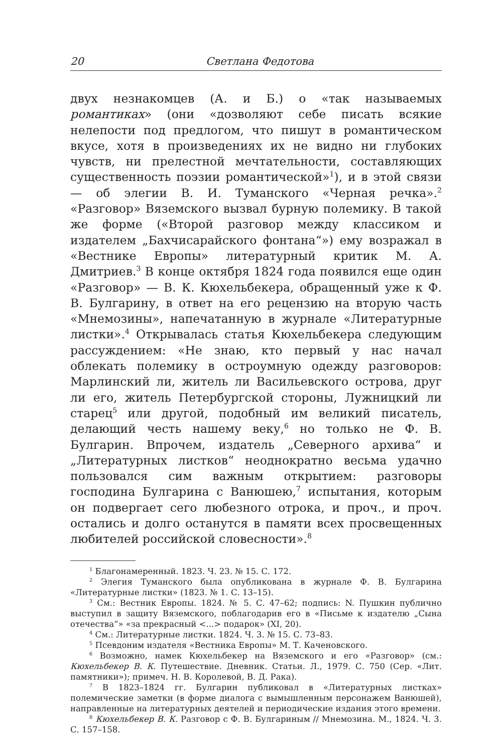20 Светлана Федотова
двух незнакомцев (А. и Б.) о «так называемых романтиках» (они «дозволяют себе писать всякие нелепости под предлогом, что пишут в романтическом вкусе, хотя в произведениях их не видно ни глубоких чувств, ни прелестной мечтательности, составляющих существенность поэзии романтической»<sup>1</sup>), и в этой связи — об элегии В. И. Туманского «Черная речка».<sup>2</sup> «Разговор» Вяземского вызвал бурную полемику. В такой же форме («Второй разговор между классиком и издателем „Бахчисарайского фонтана“») ему возражал в «Вестнике Европы» литературный критик М. А. Дмитриев.<sup>3</sup> В конце октября 1824 года появился еще один «Разговор» — В. К. Кюхельбекера, обращенный уже к Ф. В. Булгарину, в ответ на его рецензию на вторую часть «Мнемозины», напечатанную в журнале «Литературные листки».<sup>4</sup> Открывалась статья Кюхельбекера следующим рассуждением: «Не знаю, кто первый у нас начал облекать полемику в остроумную одежду разговоров: Марлинский ли, житель ли Васильевского острова, друг ли его, житель Петербургской стороны, Лужницкий ли старец<sup>5</sup> или другой, подобный им великий писатель, делающий честь нашему веку,<sup>6</sup> но только не Ф. В. Булгарин. Впрочем, издатель „Северного архива“ и „Литературных листков“ неоднократно весьма удачно пользовался сим важным открытием: разговоры господина Булгарина с Ванюшею,<sup>7</sup> испытания, которым он подвергает сего любезного отрока, и проч., и проч. остались и долго останутся в памяти всех просвещенных любителей российской словесности».<sup>8</sup>
<sup>1</sup> Благонамеренный. 1823. Ч. 23. № 15. С. 172.
<sup>2</sup> Элегия Туманского была опубликована в журнале Ф. В. Булгарина «Литературные листки» (1823. № 1. С. 13–15).
<sup>3</sup> См.: Вестник Европы. 1824. № 5. С. 47–62; подпись: N. Пушкин публично выступил в защиту Вяземского, поблагодарив его в «Письме к издателю „Сына отечества“» «за прекрасный <...> подарок» (XI, 20).
<sup>4</sup> См.: Литературные листки. 1824. Ч. 3. № 15. С. 73–83.
<sup>5</sup> Псевдоним издателя «Вестника Европы» М. Т. Каченовского.
<sup>6</sup> Возможно, намек Кюхельбекер на Вяземского и его «Разговор» (см.: Кюхельбекер В. К. Путешествие. Дневник. Статьи. Л., 1979. С. 750 (Сер. «Лит. памятники»); примеч. Н. В. Королевой, В. Д. Рака).
<sup>7</sup> В 1823–1824 гг. Булгарин публиковал в «Литературных листках» полемические заметки (в форме диалога с вымышленным персонажем Ванюшей), направленные на литературных деятелей и периодические издания этого времени.
<sup>8</sup> Кюхельбекер В. К. Разговор с Ф. В. Булгариным // Мнемозина. М., 1824. Ч. 3. С. 157–158.